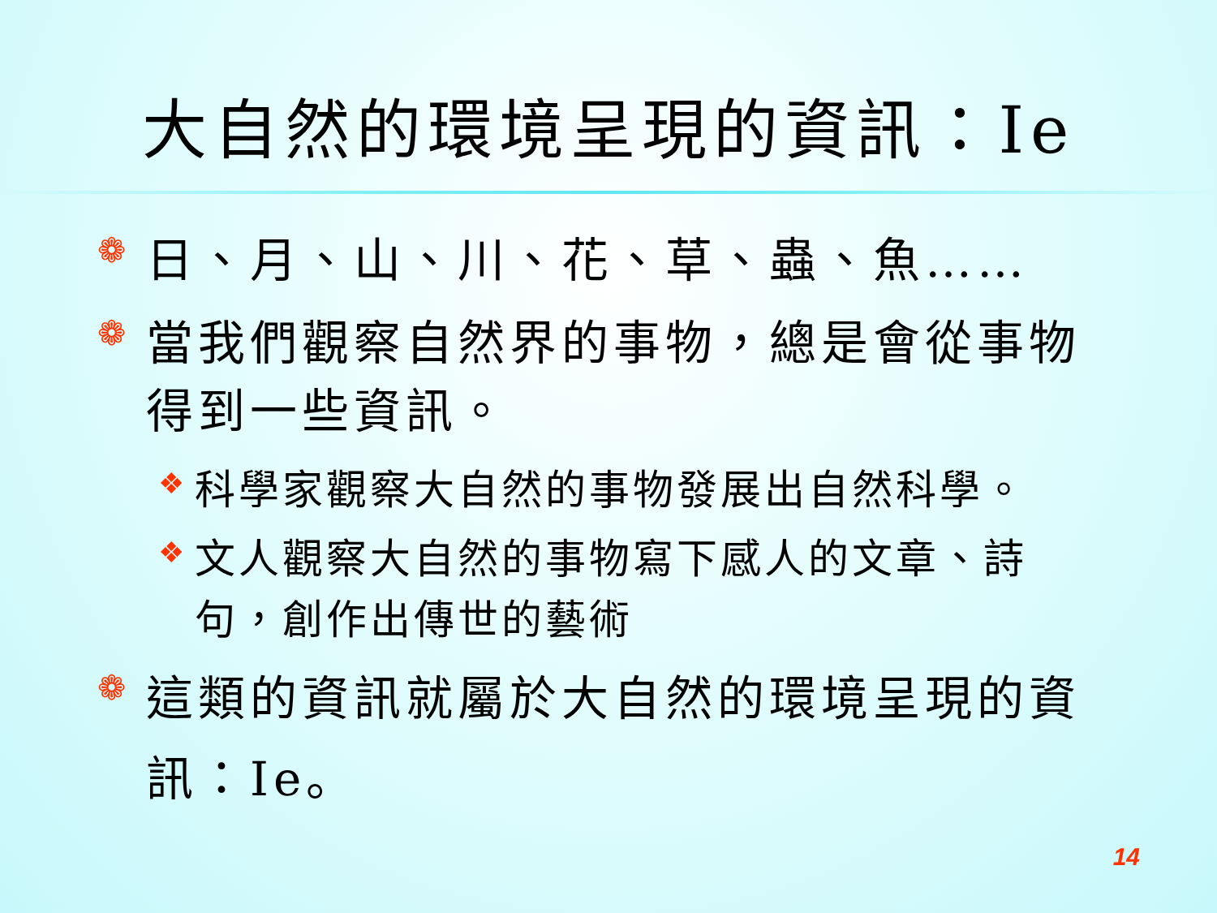大自然的環境呈現的資訊：Ie
❁ 日、月、山、川、花、草、蟲、魚……
❁ 當我們觀察自然界的事物，總是會從事物得到一些資訊。
❖ 科學家觀察大自然的事物發展出自然科學。
❖ 文人觀察大自然的事物寫下感人的文章、詩句，創作出傳世的藝術
❁ 這類的資訊就屬於大自然的環境呈現的資訊：Ie。
14